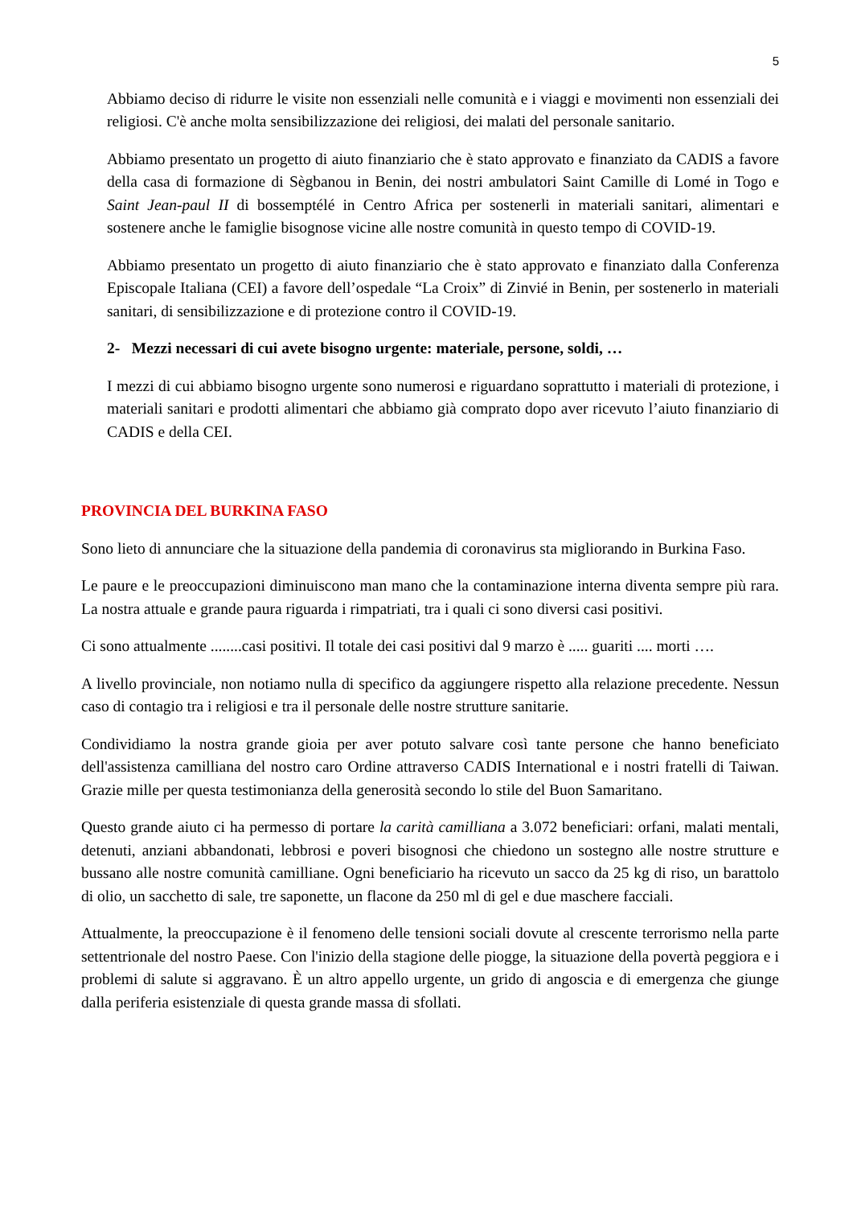5
Abbiamo deciso di ridurre le visite non essenziali nelle comunità e i viaggi e movimenti non essenziali dei religiosi. C'è anche molta sensibilizzazione dei religiosi, dei malati del personale sanitario.
Abbiamo presentato un progetto di aiuto finanziario che è stato approvato e finanziato da CADIS a favore della casa di formazione di Sègbanou in Benin, dei nostri ambulatori Saint Camille di Lomé in Togo e Saint Jean-paul II di bossemptélé in Centro Africa per sostenerli in materiali sanitari, alimentari e sostenere anche le famiglie bisognose vicine alle nostre comunità in questo tempo di COVID-19.
Abbiamo presentato un progetto di aiuto finanziario che è stato approvato e finanziato dalla Conferenza Episcopale Italiana (CEI) a favore dell’ospedale “La Croix” di Zinvié in Benin, per sostenerlo in materiali sanitari, di sensibilizzazione e di protezione contro il COVID-19.
2- Mezzi necessari di cui avete bisogno urgente: materiale, persone, soldi, …
I mezzi di cui abbiamo bisogno urgente sono numerosi e riguardano soprattutto i materiali di protezione, i materiali sanitari e prodotti alimentari che abbiamo già comprato dopo aver ricevuto l’aiuto finanziario di CADIS e della CEI.
PROVINCIA DEL BURKINA FASO
Sono lieto di annunciare che la situazione della pandemia di coronavirus sta migliorando in Burkina Faso.
Le paure e le preoccupazioni diminuiscono man mano che la contaminazione interna diventa sempre più rara. La nostra attuale e grande paura riguarda i rimpatriati, tra i quali ci sono diversi casi positivi.
Ci sono attualmente ........casi positivi. Il totale dei casi positivi dal 9 marzo è ..... guariti .... morti ….
A livello provinciale, non notiamo nulla di specifico da aggiungere rispetto alla relazione precedente. Nessun caso di contagio tra i religiosi e tra il personale delle nostre strutture sanitarie.
Condividiamo la nostra grande gioia per aver potuto salvare così tante persone che hanno beneficiato dell'assistenza camilliana del nostro caro Ordine attraverso CADIS International e i nostri fratelli di Taiwan. Grazie mille per questa testimonianza della generosità secondo lo stile del Buon Samaritano.
Questo grande aiuto ci ha permesso di portare la carità camilliana a 3.072 beneficiari: orfani, malati mentali, detenuti, anziani abbandonati, lebbrosi e poveri bisognosi che chiedono un sostegno alle nostre strutture e bussano alle nostre comunità camilliane. Ogni beneficiario ha ricevuto un sacco da 25 kg di riso, un barattolo di olio, un sacchetto di sale, tre saponette, un flacone da 250 ml di gel e due maschere facciali.
Attualmente, la preoccupazione è il fenomeno delle tensioni sociali dovute al crescente terrorismo nella parte settentrionale del nostro Paese. Con l'inizio della stagione delle piogge, la situazione della povertà peggiora e i problemi di salute si aggravano. È un altro appello urgente, un grido di angoscia e di emergenza che giunge dalla periferia esistenziale di questa grande massa di sfollati.